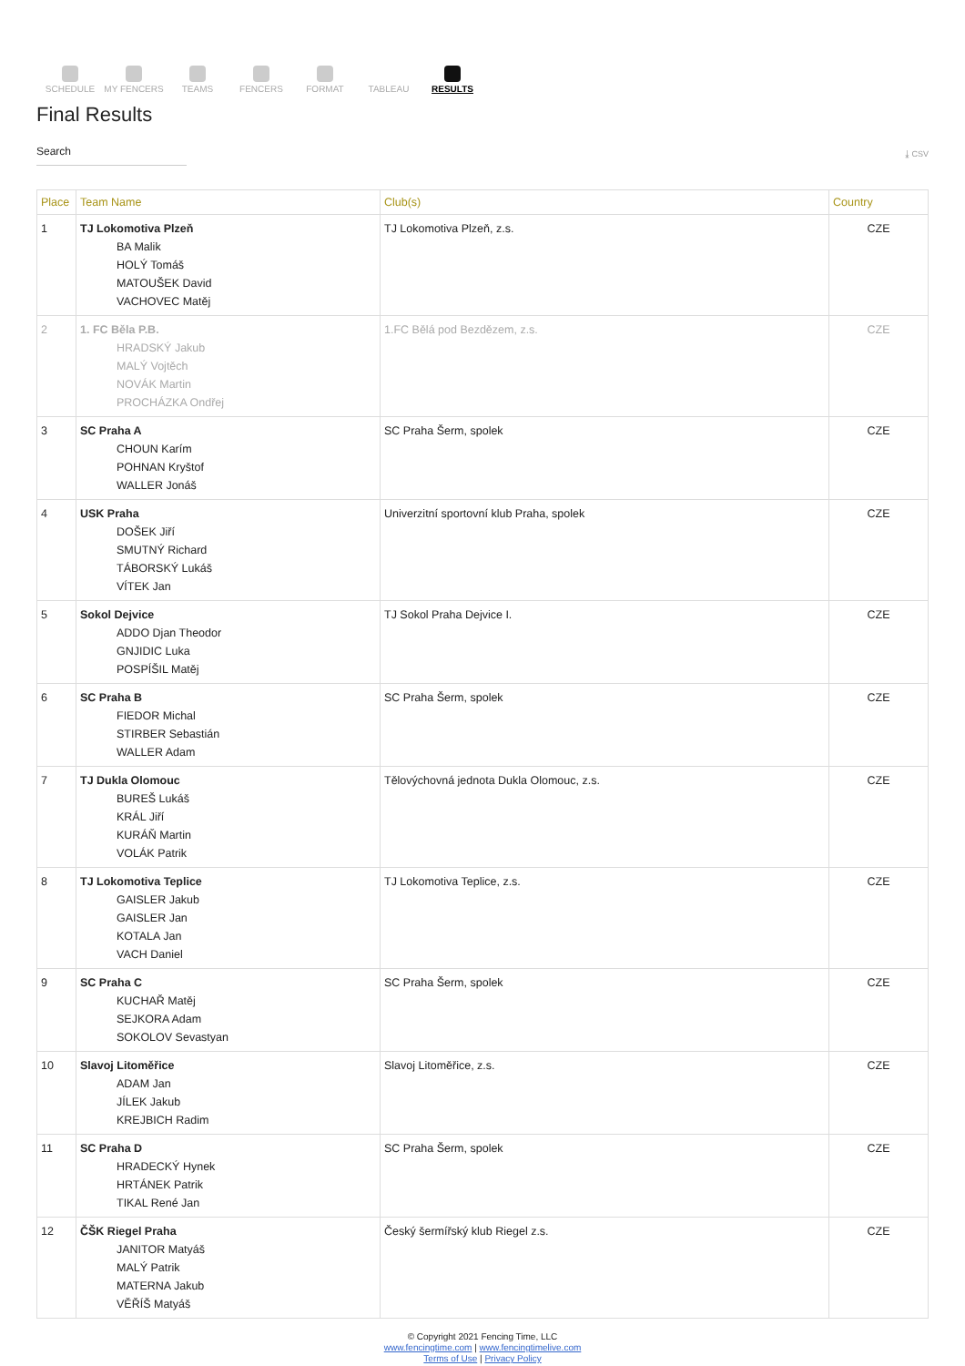SCHEDULE MY FENCERS TEAMS FENCERS FORMAT TABLEAU RESULTS
Final Results
Search
⤓ CSV
| Place | Team Name | Club(s) | Country |
| --- | --- | --- | --- |
| 1 | TJ Lokomotiva Plzeň BA Malik HOLÝ Tomáš MATOUŠEK David VACHOVEC Matěj | TJ Lokomotiva Plzeň, z.s. | CZE |
| 2 | 1. FC Běla P.B. HRADSKÝ Jakub MALÝ Vojtěch NOVÁK Martin PROCHÁZKA Ondřej | 1.FC Bělá pod Bezdězem, z.s. | CZE |
| 3 | SC Praha A CHOUN Karím POHNAN Kryštof WALLER Jonáš | SC Praha Šerm, spolek | CZE |
| 4 | USK Praha DOŠEK Jiří SMUTNÝ Richard TÁBORSKÝ Lukáš VÍTEK Jan | Univerzitní sportovní klub Praha, spolek | CZE |
| 5 | Sokol Dejvice ADDO Djan Theodor GNJIDIC Luka POSPÍŠIL Matěj | TJ Sokol Praha Dejvice I. | CZE |
| 6 | SC Praha B FIEDOR Michal STIRBER Sebastián WALLER Adam | SC Praha Šerm, spolek | CZE |
| 7 | TJ Dukla Olomouc BUREŠ Lukáš KRÁL Jiří KURÁŇ Martin VOLÁK Patrik | Tělovýchovná jednota Dukla Olomouc, z.s. | CZE |
| 8 | TJ Lokomotiva Teplice GAISLER Jakub GAISLER Jan KOTALA Jan VACH Daniel | TJ Lokomotiva Teplice, z.s. | CZE |
| 9 | SC Praha C KUCHAŘ Matěj SEJKORA Adam SOKOLOV Sevastyan | SC Praha Šerm, spolek | CZE |
| 10 | Slavoj Litoměřice ADAM Jan JÍLEK Jakub KREJBICH Radim | Slavoj Litoměřice, z.s. | CZE |
| 11 | SC Praha D HRADECKÝ Hynek HRTÁNEK Patrik TIKAL René Jan | SC Praha Šerm, spolek | CZE |
| 12 | ČŠK Riegel Praha JANITOR Matyáš MALÝ Patrik MATERNA Jakub VĚŘÍŠ Matyáš | Český šermířský klub Riegel z.s. | CZE |
© Copyright 2021 Fencing Time, LLC
www.fencingtime.com | www.fencingtimelive.com
Terms of Use | Privacy Policy